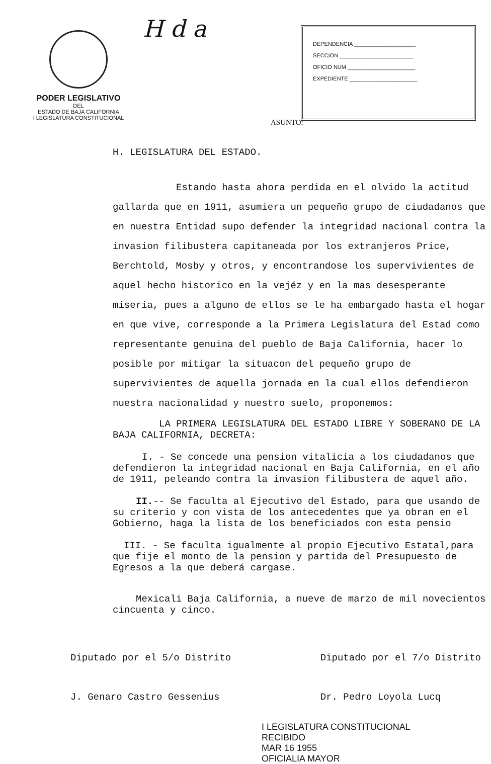PODER LEGISLATIVO
DEL
ESTADO DE BAJA CALIFORNIA
I LEGISLATURA CONSTITUCIONAL
H d a
DEPENDENCIA ____________________
SECCION ________________________
OFICIO NUM ______________________
EXPEDIENTE ______________________
ASUNTO:
H. LEGISLATURA DEL ESTADO.
Estando hasta ahora perdida en el olvido la actitud gallarda que en 1911, asumiera un pequeño grupo de ciudadanos que en nuestra Entidad supo defender la integridad nacional contra la invasion filibustera capitaneada por los extranjeros Price, Berchtold, Mosby y otros, y encontrandose los supervivientes de aquel hecho historico en la vejéz y en la mas desesperante miseria, pues a alguno de ellos se le ha embargado hasta el hogar en que vive, corresponde a la Primera Legislatura del Estad como representante genuina del pueblo de Baja California, hacer lo posible por mitigar la situacon del pequeño grupo de supervivientes de aquella jornada en la cual ellos defendieron nuestra nacionalidad y nuestro suelo, proponemos:
LA PRIMERA LEGISLATURA DEL ESTADO LIBRE Y SOBERANO DE LA BAJA CALIFORNIA, DECRETA:
I. - Se concede una pension vitalicia a los ciudadanos que defendieron la integridad nacional en Baja California, en el año de 1911, peleando contra la invasion filibustera de aquel año.
II.-- Se faculta al Ejecutivo del Estado, para que usando de su criterio y con vista de los antecedentes que ya obran en el Gobierno, haga la lista de los beneficiados con esta pensio
III. - Se faculta igualmente al propio Ejecutivo Estatal,para que fije el monto de la pension y partida del Presupuesto de Egresos a la que deberá cargase.
Mexicali Baja California, a nueve de marzo de mil novecientos cincuenta y cinco.
Diputado por el 5/o Distrito
J. Genaro Castro Gessenius
Diputado por el 7/o Distrito
Dr. Pedro Loyola Lucq
I LEGISLATURA CONSTITUCIONAL
RECIBIDO
MAR 16 1955
OFICIALIA MAYOR